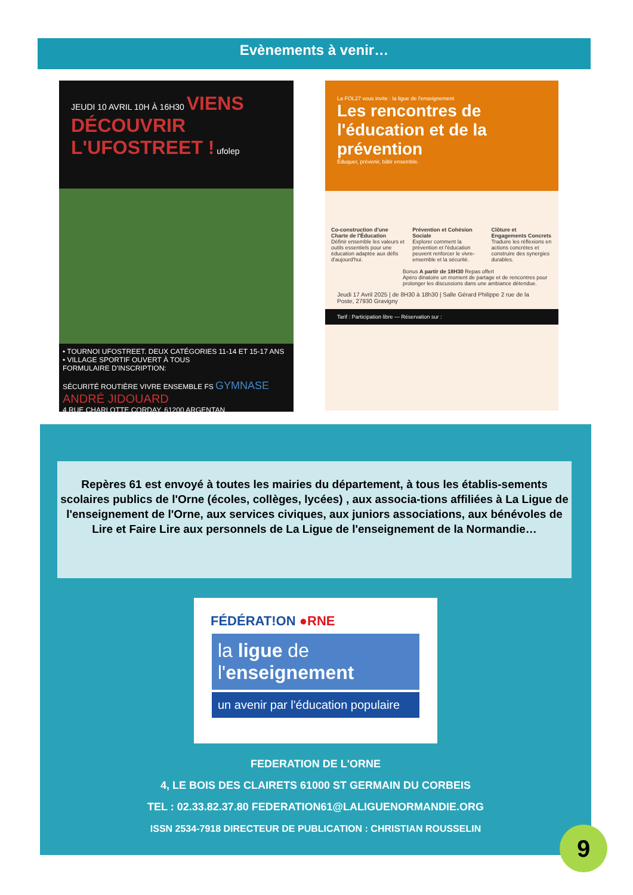Evènements à venir…
JEUDI 10 AVRIL 10H À 16H30 VIENS DÉCOUVRIR L'UFOSTREET ! ufolep
• TOURNOI UFOSTREET. DEUX CATÉGORIES 11-14 ET 15-17 ANS
• VILLAGE SPORTIF OUVERT À TOUS
FORMULAIRE D'INSCRIPTION:
SÉCURITÉ ROUTIÈRE VIVRE ENSEMBLE FS GYMNASE ANDRÉ JIDOUARD
4 RUE CHARLOTTE CORDAY, 61200 ARGENTAN
La FOL27 vous invite : la ligue de l'enseignement
Les rencontres de l'éducation et de la prévention
Éduquer, prévenir, bâtir ensemble.
Co-construction d'une Charte de l'Éducation
Définir ensemble les valeurs et outils essentiels pour une éducation adaptée aux défis d'aujourd'hui.
Prévention et Cohésion Sociale
Explorer comment la prévention et l'éducation peuvent renforcer le vivre-ensemble et la sécurité.
Clôture et Engagements Concrets
Traduire les réflexions en actions concrètes et construire des synergies durables.
Bonus A partir de 18H30 Repas offert
Apéro dinatoire un moment de partage et de rencontres pour prolonger les discussions dans une ambiance détendue.
Jeudi 17 Avril 2025 | de 8H30 à 18h30 | Salle Gérard Philippe 2 rue de la Poste, 27930 Gravigny
Tarif : Participation libre — Réservation sur :
Repères 61 est envoyé à toutes les mairies du département, à tous les établis-sements scolaires publics de l'Orne (écoles, collèges, lycées) , aux associa-tions affiliées à La Ligue de l'enseignement de l'Orne, aux services civiques, aux juniors associations, aux bénévoles de Lire et Faire Lire aux personnels de La Ligue de l'enseignement de la Normandie…
FÉDÉRAT!ON ●RNE
la ligue de
l'enseignement
un avenir par l'éducation populaire
FEDERATION DE L'ORNE
4, LE BOIS DES CLAIRETS 61000 ST GERMAIN DU CORBEIS
TEL : 02.33.82.37.80 FEDERATION61@LALIGUENORMANDIE.ORG
ISSN 2534-7918 DIRECTEUR DE PUBLICATION : CHRISTIAN ROUSSELIN
9